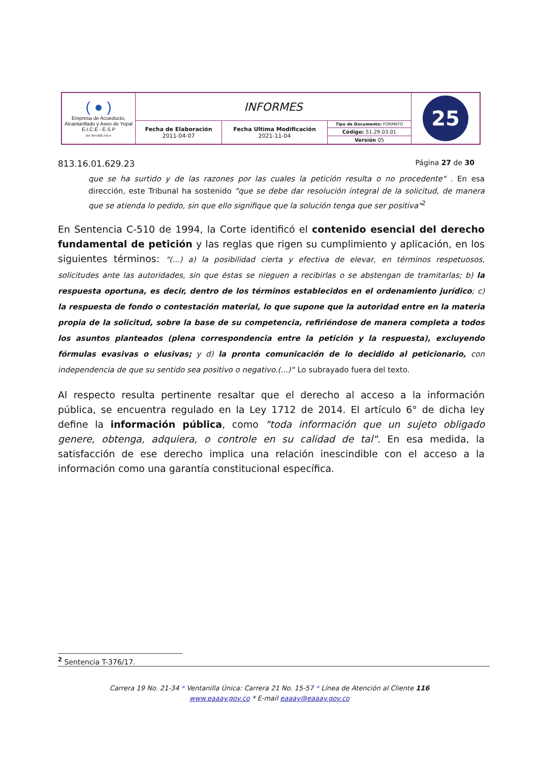| ( ● ) Empresa de Acueducto, Alcantarillado y Aseo de Yopal E.I.C.E - E.S.P NIT 844.000.755-4 | INFORMES | | | 25 |
| | Fecha de Elaboración 2011-04-07 | Fecha Ultima Modificación 2021-11-04 | Tipo de Documento: FORMATO | |
| | | | Código: 51.29.03.01 | |
| | | | Versión 05 | |
813.16.01.629.23 Página 27 de 30
que se ha surtido y de las razones por las cuales la petición resulta o no procedente" . En esa dirección, este Tribunal ha sostenido "que se debe dar resolución integral de la solicitud, de manera que se atienda lo pedido, sin que ello signifique que la solución tenga que ser positiva"<sup>2</sup>
En Sentencia C-510 de 1994, la Corte identificó el contenido esencial del derecho fundamental de petición y las reglas que rigen su cumplimiento y aplicación, en los siguientes términos: "(...) a) la posibilidad cierta y efectiva de elevar, en términos respetuosos, solicitudes ante las autoridades, sin que éstas se nieguen a recibirlas o se abstengan de tramitarlas; b) la respuesta oportuna, es decir, dentro de los términos establecidos en el ordenamiento jurídico; c) la respuesta de fondo o contestación material, lo que supone que la autoridad entre en la materia propia de la solicitud, sobre la base de su competencia, refiriéndose de manera completa a todos los asuntos planteados (plena correspondencia entre la petición y la respuesta), excluyendo fórmulas evasivas o elusivas; y d) la pronta comunicación de lo decidido al peticionario, con independencia de que su sentido sea positivo o negativo.(...)" Lo subrayado fuera del texto.
Al respecto resulta pertinente resaltar que el derecho al acceso a la información pública, se encuentra regulado en la Ley 1712 de 2014. El artículo 6° de dicha ley define la información pública, como "toda información que un sujeto obligado genere, obtenga, adquiera, o controle en su calidad de tal". En esa medida, la satisfacción de ese derecho implica una relación inescindible con el acceso a la información como una garantía constitucional específica.
<sup>2</sup> Sentencia T-376/17.
Carrera 19 No. 21-34 * Ventanilla Única: Carrera 21 No. 15-57 * Línea de Atención al Cliente 116
www.eaaay.gov.co * E-mail eaaay@eaaay.gov.co